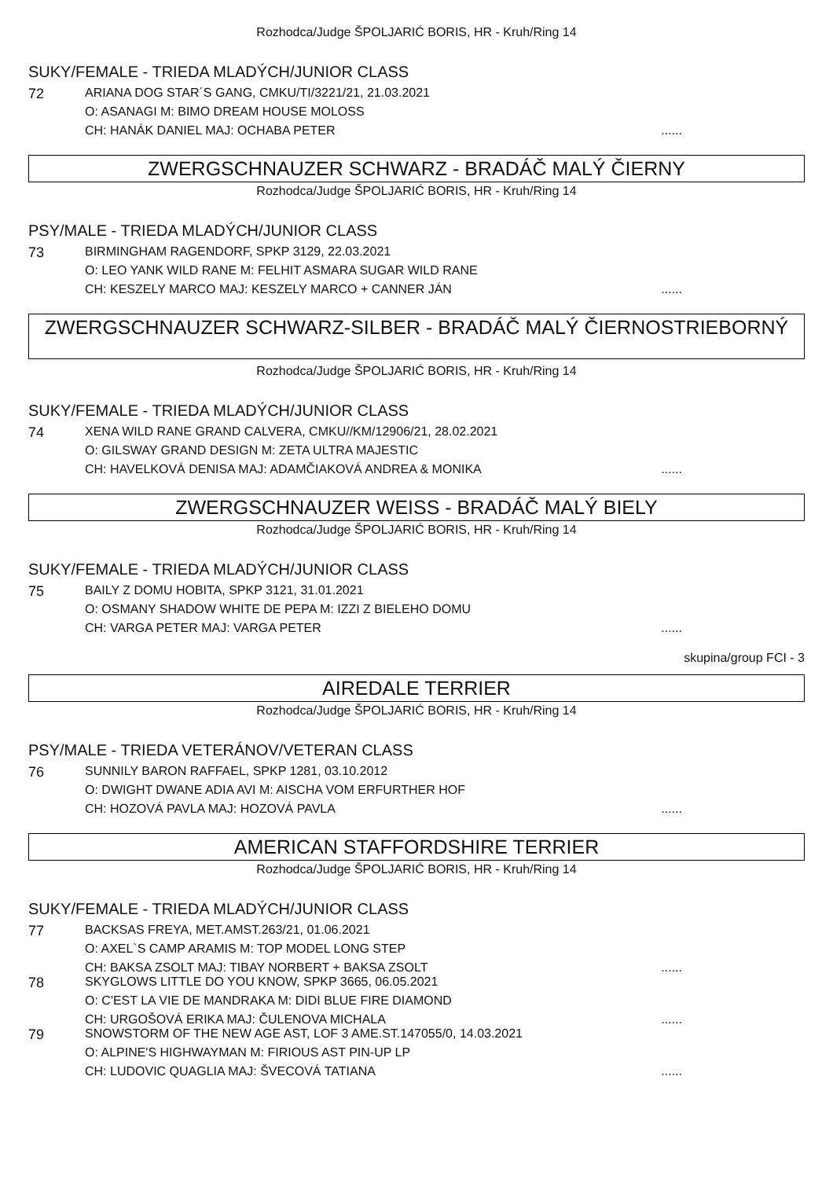Rozhodca/Judge ŠPOLJARIĆ BORIS, HR - Kruh/Ring 14
SUKY/FEMALE - TRIEDA MLADÝCH/JUNIOR CLASS
72 ARIANA DOG STAR´S GANG, CMKU/TI/3221/21, 21.03.2021
O: ASANAGI M: BIMO DREAM HOUSE MOLOSS
CH: HANÁK DANIEL MAJ: OCHABA PETER......
ZWERGSCHNAUZER SCHWARZ - BRADÁČ MALÝ ČIERNY
Rozhodca/Judge ŠPOLJARIĆ BORIS, HR - Kruh/Ring 14
PSY/MALE - TRIEDA MLADÝCH/JUNIOR CLASS
73 BIRMINGHAM RAGENDORF, SPKP 3129, 22.03.2021
O: LEO YANK WILD RANE M: FELHIT ASMARA SUGAR WILD RANE
CH: KESZELY MARCO MAJ: KESZELY MARCO + CANNER JÁN......
ZWERGSCHNAUZER SCHWARZ-SILBER - BRADÁČ MALÝ ČIERNOSTRIEBORNÝ
Rozhodca/Judge ŠPOLJARIĆ BORIS, HR - Kruh/Ring 14
SUKY/FEMALE - TRIEDA MLADÝCH/JUNIOR CLASS
74 XENA WILD RANE GRAND CALVERA, CMKU//KM/12906/21, 28.02.2021
O: GILSWAY GRAND DESIGN M: ZETA ULTRA MAJESTIC
CH: HAVELKOVÁ DENISA MAJ: ADAMČIAKOVÁ ANDREA & MONIKA......
ZWERGSCHNAUZER WEISS - BRADÁČ MALÝ BIELY
Rozhodca/Judge ŠPOLJARIĆ BORIS, HR - Kruh/Ring 14
SUKY/FEMALE - TRIEDA MLADÝCH/JUNIOR CLASS
75 BAILY Z DOMU HOBITA, SPKP 3121, 31.01.2021
O: OSMANY SHADOW WHITE DE PEPA M: IZZI Z BIELEHO DOMU
CH: VARGA PETER MAJ: VARGA PETER......
skupina/group FCI - 3
AIREDALE TERRIER
Rozhodca/Judge ŠPOLJARIĆ BORIS, HR - Kruh/Ring 14
PSY/MALE - TRIEDA VETERÁNOV/VETERAN CLASS
76 SUNNILY BARON RAFFAEL, SPKP 1281, 03.10.2012
O: DWIGHT DWANE ADIA AVI M: AISCHA VOM ERFURTHER HOF
CH: HOZOVÁ PAVLA MAJ: HOZOVÁ PAVLA......
AMERICAN STAFFORDSHIRE TERRIER
Rozhodca/Judge ŠPOLJARIĆ BORIS, HR - Kruh/Ring 14
SUKY/FEMALE - TRIEDA MLADÝCH/JUNIOR CLASS
77 BACKSAS FREYA, MET.AMST.263/21, 01.06.2021
O: AXEL`S CAMP ARAMIS M: TOP MODEL LONG STEP
CH: BAKSA ZSOLT MAJ: TIBAY NORBERT + BAKSA ZSOLT......
78 SKYGLOWS LITTLE DO YOU KNOW, SPKP 3665, 06.05.2021
O: C'EST LA VIE DE MANDRAKA M: DIDI BLUE FIRE DIAMOND
CH: URGOŠOVÁ ERIKA MAJ: ČULENOVA MICHALA......
79 SNOWSTORM OF THE NEW AGE AST, LOF 3 AME.ST.147055/0, 14.03.2021
O: ALPINE'S HIGHWAYMAN M: FIRIOUS AST PIN-UP LP
CH: LUDOVIC QUAGLIA MAJ: ŠVECOVÁ TATIANA......